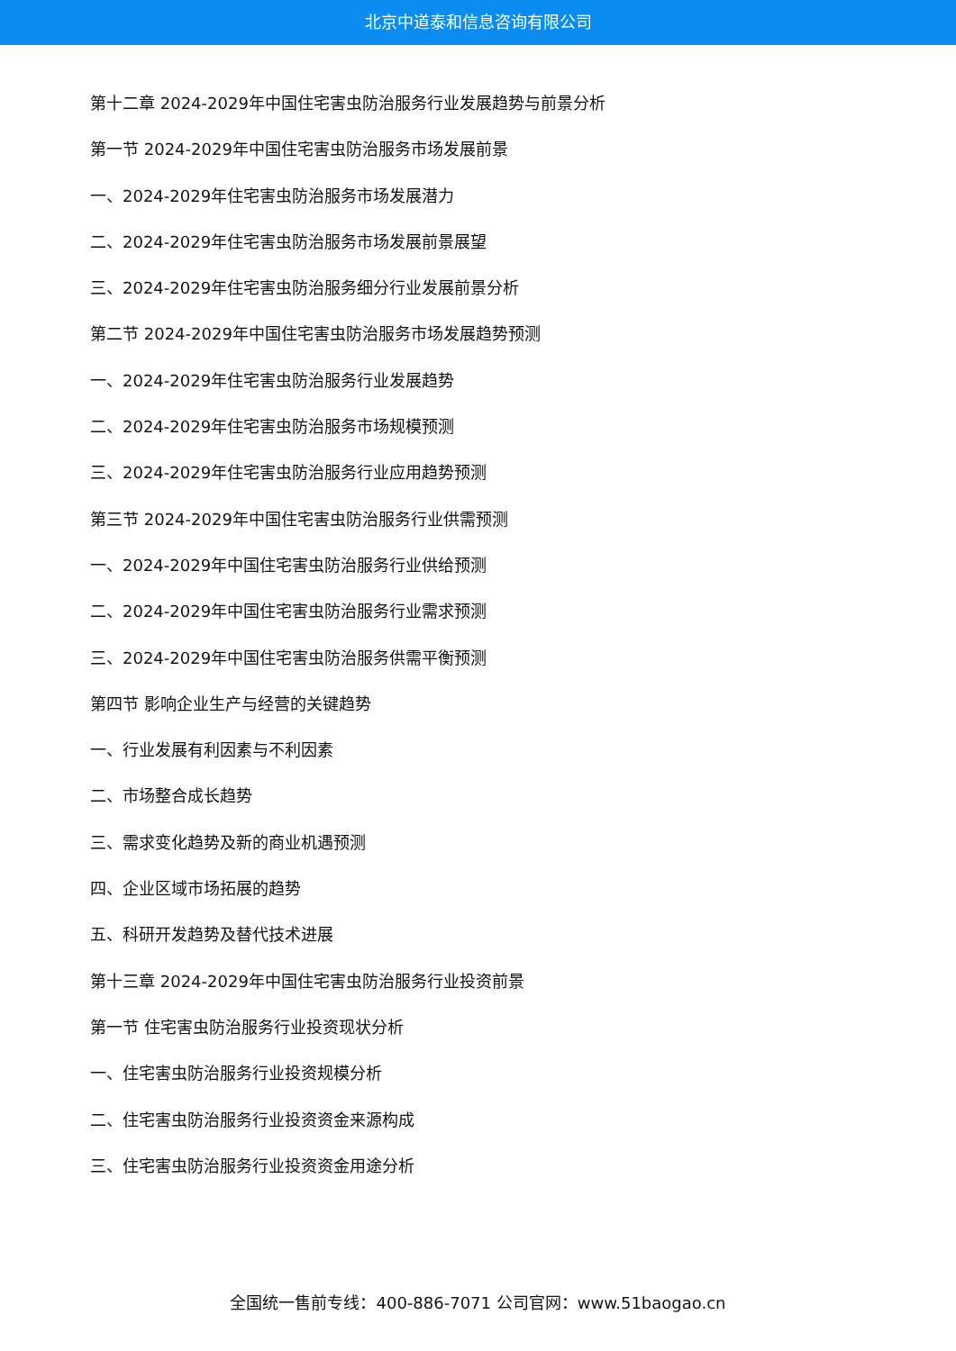北京中道泰和信息咨询有限公司
第十二章 2024-2029年中国住宅害虫防治服务行业发展趋势与前景分析
第一节 2024-2029年中国住宅害虫防治服务市场发展前景
一、2024-2029年住宅害虫防治服务市场发展潜力
二、2024-2029年住宅害虫防治服务市场发展前景展望
三、2024-2029年住宅害虫防治服务细分行业发展前景分析
第二节 2024-2029年中国住宅害虫防治服务市场发展趋势预测
一、2024-2029年住宅害虫防治服务行业发展趋势
二、2024-2029年住宅害虫防治服务市场规模预测
三、2024-2029年住宅害虫防治服务行业应用趋势预测
第三节 2024-2029年中国住宅害虫防治服务行业供需预测
一、2024-2029年中国住宅害虫防治服务行业供给预测
二、2024-2029年中国住宅害虫防治服务行业需求预测
三、2024-2029年中国住宅害虫防治服务供需平衡预测
第四节 影响企业生产与经营的关键趋势
一、行业发展有利因素与不利因素
二、市场整合成长趋势
三、需求变化趋势及新的商业机遇预测
四、企业区域市场拓展的趋势
五、科研开发趋势及替代技术进展
第十三章 2024-2029年中国住宅害虫防治服务行业投资前景
第一节 住宅害虫防治服务行业投资现状分析
一、住宅害虫防治服务行业投资规模分析
二、住宅害虫防治服务行业投资资金来源构成
三、住宅害虫防治服务行业投资资金用途分析
全国统一售前专线：400-886-7071 公司官网：www.51baogao.cn